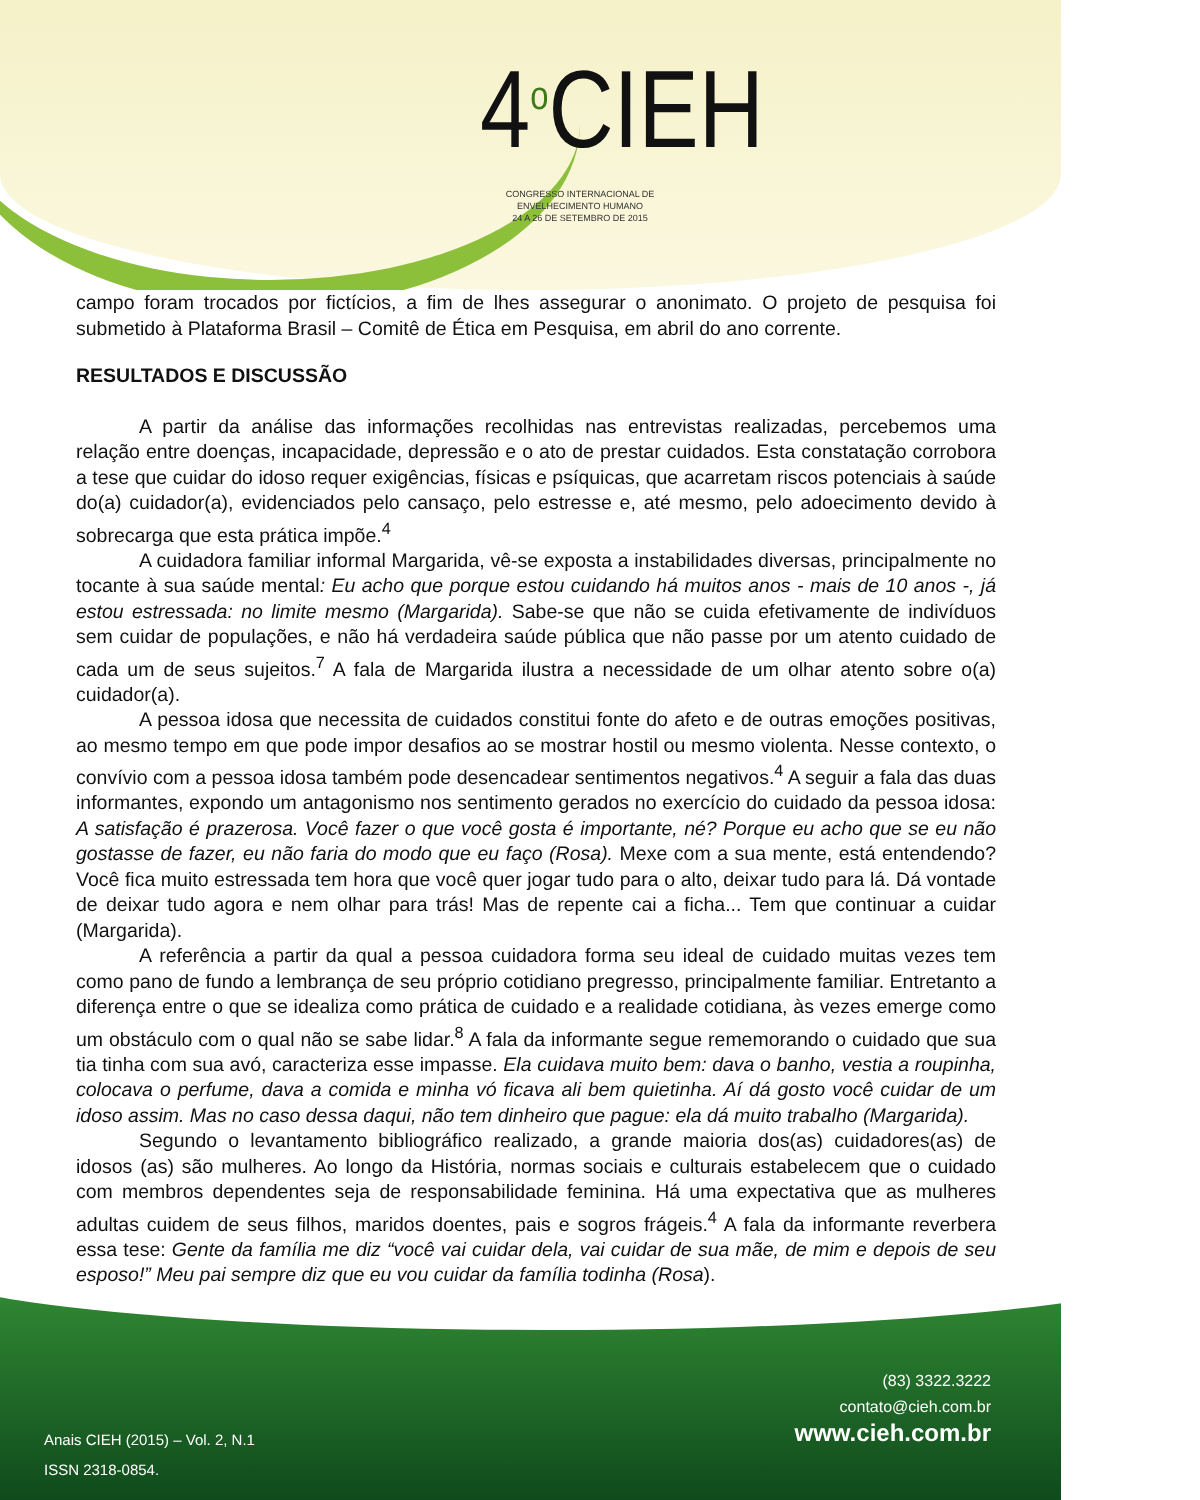4<sup>o</sup>CIEH
CONGRESSO INTERNACIONAL DE ENVELHECIMENTO HUMANO
24 A 26 DE SETEMBRO DE 2015
campo foram trocados por fictícios, a fim de lhes assegurar o anonimato. O projeto de pesquisa foi submetido à Plataforma Brasil – Comitê de Ética em Pesquisa, em abril do ano corrente.
RESULTADOS E DISCUSSÃO
A partir da análise das informações recolhidas nas entrevistas realizadas, percebemos uma relação entre doenças, incapacidade, depressão e o ato de prestar cuidados. Esta constatação corrobora a tese que cuidar do idoso requer exigências, físicas e psíquicas, que acarretam riscos potenciais à saúde do(a) cuidador(a), evidenciados pelo cansaço, pelo estresse e, até mesmo, pelo adoecimento devido à sobrecarga que esta prática impõe.<sup>4</sup>
A cuidadora familiar informal Margarida, vê-se exposta a instabilidades diversas, principalmente no tocante à sua saúde mental: Eu acho que porque estou cuidando há muitos anos - mais de 10 anos -, já estou estressada: no limite mesmo (Margarida). Sabe-se que não se cuida efetivamente de indivíduos sem cuidar de populações, e não há verdadeira saúde pública que não passe por um atento cuidado de cada um de seus sujeitos.<sup>7</sup> A fala de Margarida ilustra a necessidade de um olhar atento sobre o(a) cuidador(a).
A pessoa idosa que necessita de cuidados constitui fonte do afeto e de outras emoções positivas, ao mesmo tempo em que pode impor desafios ao se mostrar hostil ou mesmo violenta. Nesse contexto, o convívio com a pessoa idosa também pode desencadear sentimentos negativos.<sup>4</sup> A seguir a fala das duas informantes, expondo um antagonismo nos sentimento gerados no exercício do cuidado da pessoa idosa: A satisfação é prazerosa. Você fazer o que você gosta é importante, né? Porque eu acho que se eu não gostasse de fazer, eu não faria do modo que eu faço (Rosa). Mexe com a sua mente, está entendendo? Você fica muito estressada tem hora que você quer jogar tudo para o alto, deixar tudo para lá. Dá vontade de deixar tudo agora e nem olhar para trás! Mas de repente cai a ficha... Tem que continuar a cuidar (Margarida).
A referência a partir da qual a pessoa cuidadora forma seu ideal de cuidado muitas vezes tem como pano de fundo a lembrança de seu próprio cotidiano pregresso, principalmente familiar. Entretanto a diferença entre o que se idealiza como prática de cuidado e a realidade cotidiana, às vezes emerge como um obstáculo com o qual não se sabe lidar.<sup>8</sup> A fala da informante segue rememorando o cuidado que sua tia tinha com sua avó, caracteriza esse impasse. Ela cuidava muito bem: dava o banho, vestia a roupinha, colocava o perfume, dava a comida e minha vó ficava ali bem quietinha. Aí dá gosto você cuidar de um idoso assim. Mas no caso dessa daqui, não tem dinheiro que pague: ela dá muito trabalho (Margarida).
Segundo o levantamento bibliográfico realizado, a grande maioria dos(as) cuidadores(as) de idosos (as) são mulheres. Ao longo da História, normas sociais e culturais estabelecem que o cuidado com membros dependentes seja de responsabilidade feminina. Há uma expectativa que as mulheres adultas cuidem de seus filhos, maridos doentes, pais e sogros frágeis.<sup>4</sup> A fala da informante reverbera essa tese: Gente da família me diz “você vai cuidar dela, vai cuidar de sua mãe, de mim e depois de seu esposo!” Meu pai sempre diz que eu vou cuidar da família todinha (Rosa).
(83) 3322.3222
contato@cieh.com.br
www.cieh.com.br
Anais CIEH (2015) – Vol. 2, N.1
ISSN 2318-0854.